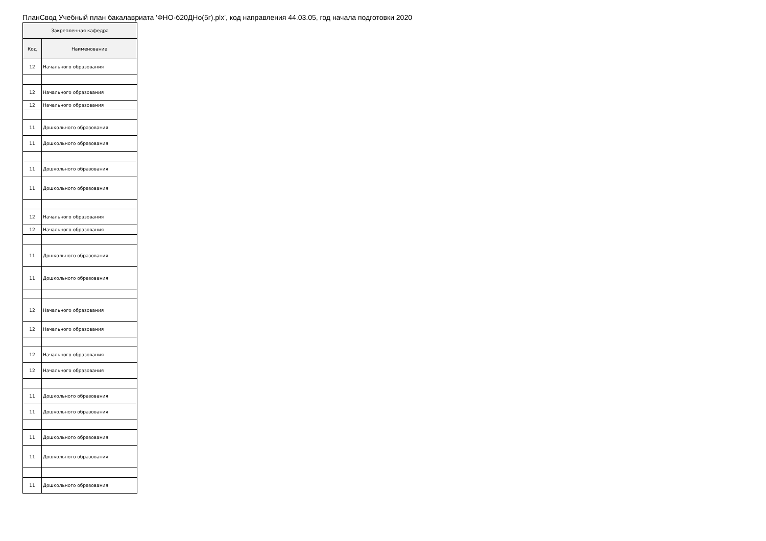ПланСвод Учебный план бакалавриата 'ФНО-б20ДНо(5г).plx', код направления 44.03.05, год начала подготовки 2020
| Закрепленная кафедра | |
| --- | --- |
| Код | Наименование |
| 12 | Начального образования |
| 12 | Начального образования |
| 12 | Начального образования |
| 11 | Дошкольного образования |
| 11 | Дошкольного образования |
| 11 | Дошкольного образования |
| 11 | Дошкольного образования |
| 12 | Начального образования |
| 12 | Начального образования |
| 11 | Дошкольного образования |
| 11 | Дошкольного образования |
| 12 | Начального образования |
| 12 | Начального образования |
| 12 | Начального образования |
| 12 | Начального образования |
| 11 | Дошкольного образования |
| 11 | Дошкольного образования |
| 11 | Дошкольного образования |
| 11 | Дошкольного образования |
| 11 | Дошкольного образования |